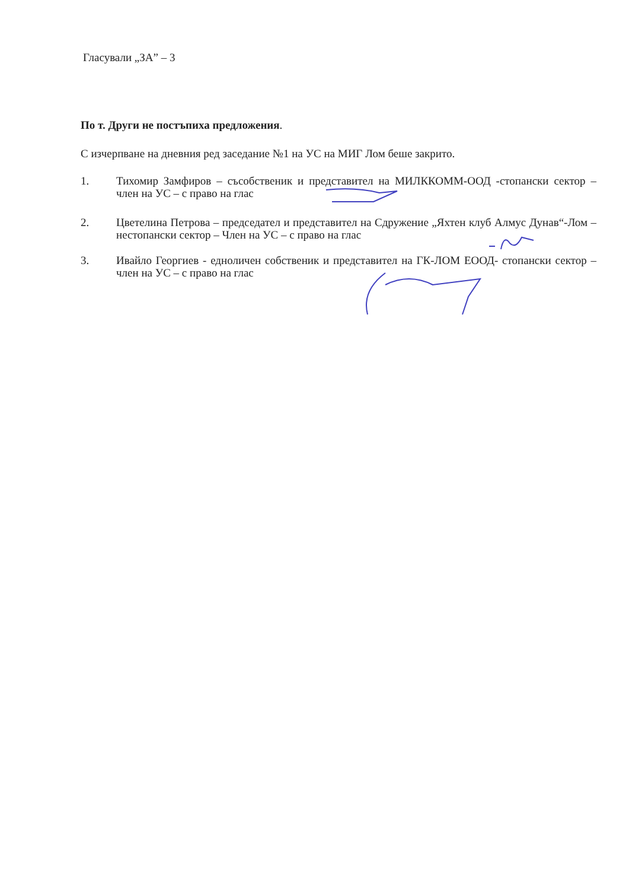Гласували „ЗА” – 3
По т. Други не постъпиха предложения.
С изчерпване на дневния ред заседание №1 на УС на МИГ Лом беше закрито.
1. Тихомир Замфиров – съсобственик и представител на МИЛККОММ-ООД -стопански сектор – член на УС – с право на глас
2. Цветелина Петрова – председател и представител на Сдружение „Яхтен клуб Алмус Дунав“-Лом – нестопански сектор – Член на УС – с право на глас
3. Ивайло Георгиев - едноличен собственик и представител на ГК-ЛОМ ЕООД- стопански сектор – член на УС – с право на глас